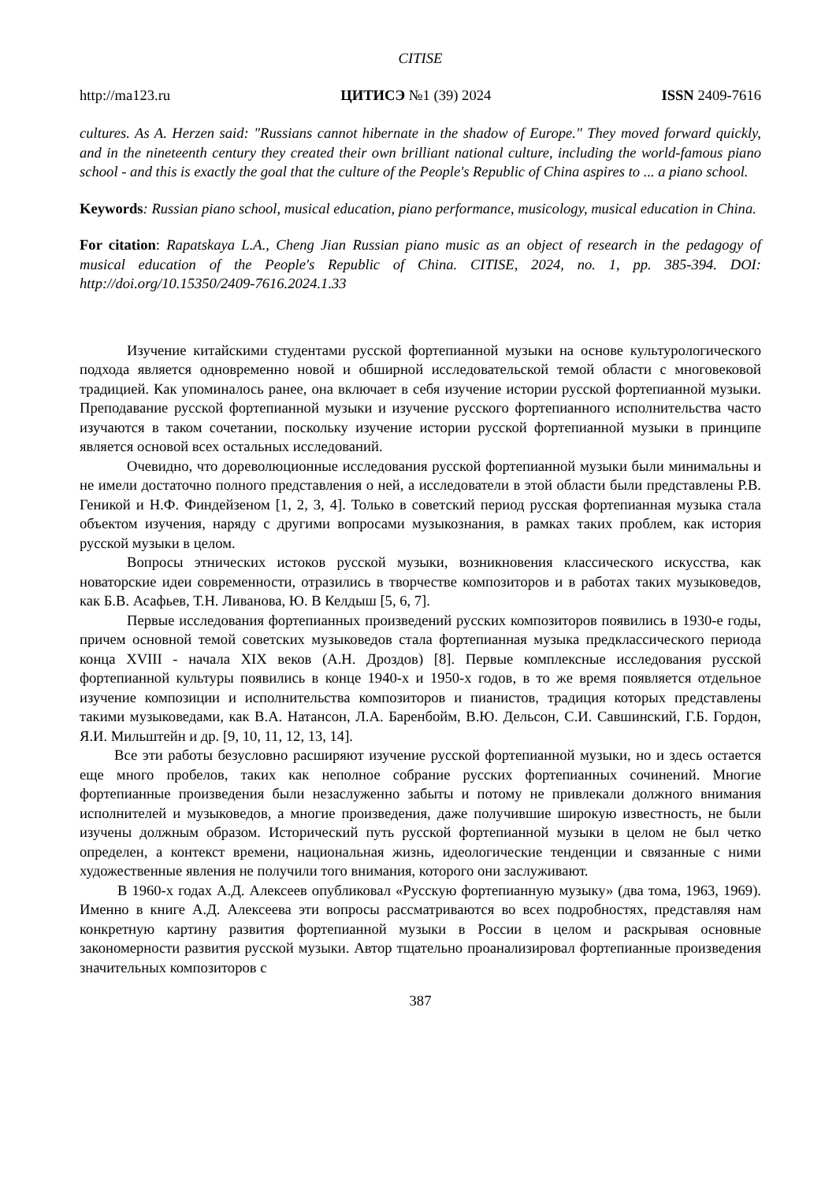CITISE
http://ma123.ru ЦИТИСЭ №1 (39) 2024 ISSN 2409-7616
cultures. As A. Herzen said: "Russians cannot hibernate in the shadow of Europe." They moved forward quickly, and in the nineteenth century they created their own brilliant national culture, including the world-famous piano school - and this is exactly the goal that the culture of the People's Republic of China aspires to ... a piano school.
Keywords: Russian piano school, musical education, piano performance, musicology, musical education in China.
For citation: Rapatskaya L.A., Cheng Jian Russian piano music as an object of research in the pedagogy of musical education of the People's Republic of China. CITISE, 2024, no. 1, pp. 385-394. DOI: http://doi.org/10.15350/2409-7616.2024.1.33
Изучение китайскими студентами русской фортепианной музыки на основе культурологического подхода является одновременно новой и обширной исследовательской темой области с многовековой традицией. Как упоминалось ранее, она включает в себя изучение истории русской фортепианной музыки. Преподавание русской фортепианной музыки и изучение русского фортепианного исполнительства часто изучаются в таком сочетании, поскольку изучение истории русской фортепианной музыки в принципе является основой всех остальных исследований.
Очевидно, что дореволюционные исследования русской фортепианной музыки были минимальны и не имели достаточно полного представления о ней, а исследователи в этой области были представлены Р.В. Геникой и Н.Ф. Финдейзеном [1, 2, 3, 4]. Только в советский период русская фортепианная музыка стала объектом изучения, наряду с другими вопросами музыкознания, в рамках таких проблем, как история русской музыки в целом.
Вопросы этнических истоков русской музыки, возникновения классического искусства, как новаторские идеи современности, отразились в творчестве композиторов и в работах таких музыковедов, как Б.В. Асафьев, Т.Н. Ливанова, Ю. В Келдыш [5, 6, 7].
Первые исследования фортепианных произведений русских композиторов появились в 1930-е годы, причем основной темой советских музыковедов стала фортепианная музыка предклассического периода конца XVIII - начала XIX веков (А.Н. Дроздов) [8]. Первые комплексные исследования русской фортепианной культуры появились в конце 1940-х и 1950-х годов, в то же время появляется отдельное изучение композиции и исполнительства композиторов и пианистов, традиция которых представлены такими музыковедами, как В.А. Натансон, Л.А. Баренбойм, В.Ю. Дельсон, С.И. Савшинский, Г.Б. Гордон, Я.И. Мильштейн и др. [9, 10, 11, 12, 13, 14].
Все эти работы безусловно расширяют изучение русской фортепианной музыки, но и здесь остается еще много пробелов, таких как неполное собрание русских фортепианных сочинений. Многие фортепианные произведения были незаслуженно забыты и потому не привлекали должного внимания исполнителей и музыковедов, а многие произведения, даже получившие широкую известность, не были изучены должным образом. Исторический путь русской фортепианной музыки в целом не был четко определен, а контекст времени, национальная жизнь, идеологические тенденции и связанные с ними художественные явления не получили того внимания, которого они заслуживают.
В 1960-х годах А.Д. Алексеев опубликовал «Русскую фортепианную музыку» (два тома, 1963, 1969). Именно в книге А.Д. Алексеева эти вопросы рассматриваются во всех подробностях, представляя нам конкретную картину развития фортепианной музыки в России в целом и раскрывая основные закономерности развития русской музыки. Автор тщательно проанализировал фортепианные произведения значительных композиторов с
387